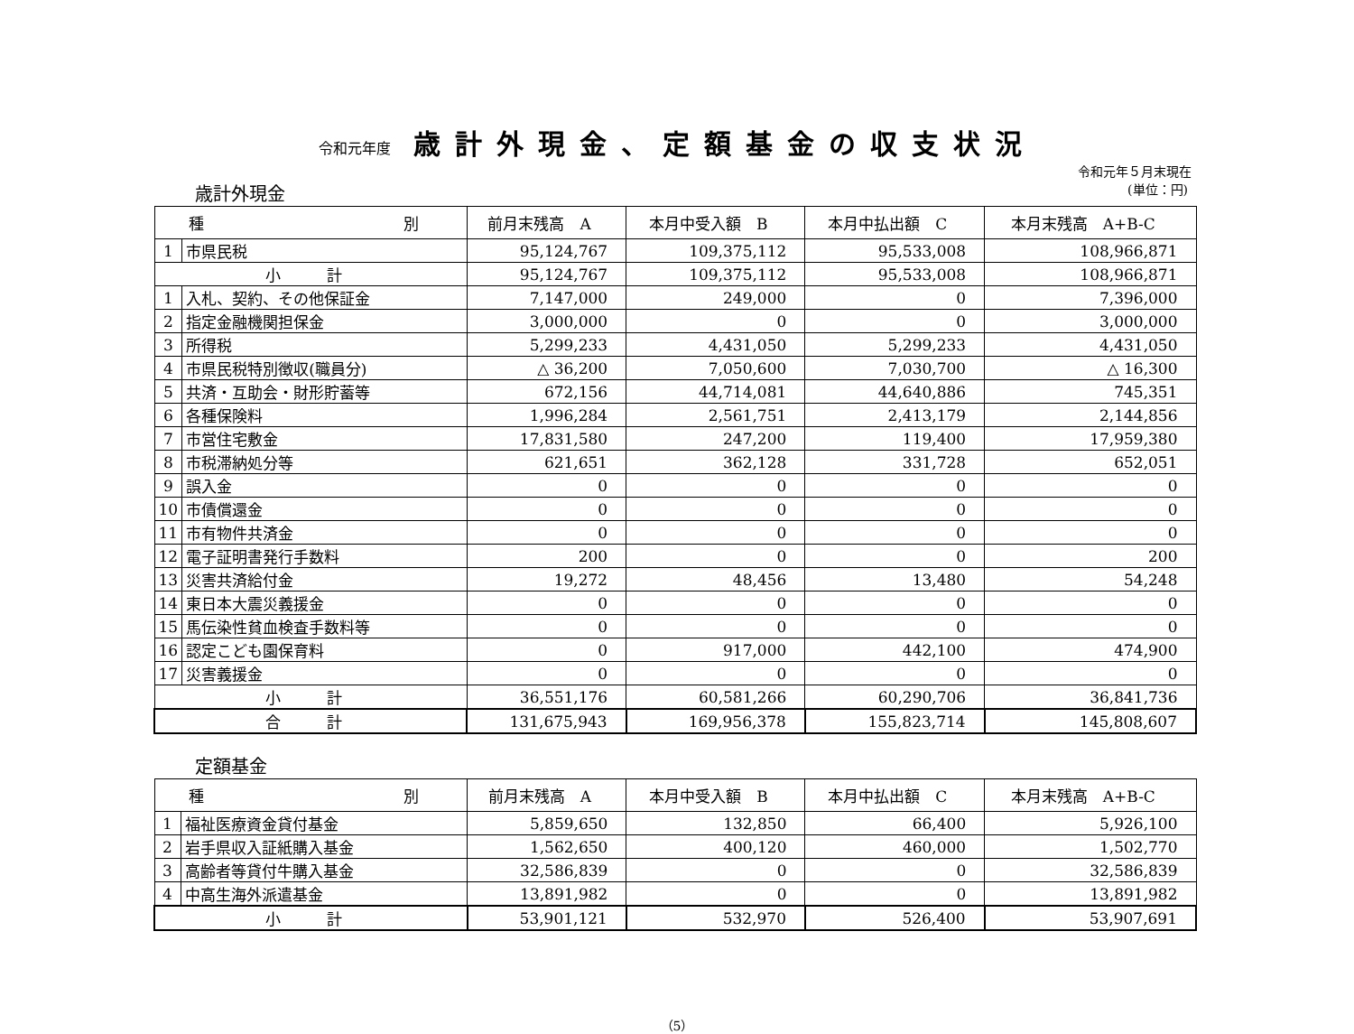令和元年度 歳計外現金、定額基金の収支状況
令和元年５月末現在
歳計外現金 (単位：円)
| 種 別 | | 前月末残高 A | 本月中受入額 B | 本月中払出額 C | 本月末残高 A+B-C |
| --- | --- | --- | --- | --- | --- |
| 1 | 市県民税 | 95,124,767 | 109,375,112 | 95,533,008 | 108,966,871 |
| 小 計 | | 95,124,767 | 109,375,112 | 95,533,008 | 108,966,871 |
| 1 | 入札、契約、その他保証金 | 7,147,000 | 249,000 | 0 | 7,396,000 |
| 2 | 指定金融機関担保金 | 3,000,000 | 0 | 0 | 3,000,000 |
| 3 | 所得税 | 5,299,233 | 4,431,050 | 5,299,233 | 4,431,050 |
| 4 | 市県民税特別徴収(職員分) | △ 36,200 | 7,050,600 | 7,030,700 | △ 16,300 |
| 5 | 共済・互助会・財形貯蓄等 | 672,156 | 44,714,081 | 44,640,886 | 745,351 |
| 6 | 各種保険料 | 1,996,284 | 2,561,751 | 2,413,179 | 2,144,856 |
| 7 | 市営住宅敷金 | 17,831,580 | 247,200 | 119,400 | 17,959,380 |
| 8 | 市税滞納処分等 | 621,651 | 362,128 | 331,728 | 652,051 |
| 9 | 誤入金 | 0 | 0 | 0 | 0 |
| 10 | 市債償還金 | 0 | 0 | 0 | 0 |
| 11 | 市有物件共済金 | 0 | 0 | 0 | 0 |
| 12 | 電子証明書発行手数料 | 200 | 0 | 0 | 200 |
| 13 | 災害共済給付金 | 19,272 | 48,456 | 13,480 | 54,248 |
| 14 | 東日本大震災義援金 | 0 | 0 | 0 | 0 |
| 15 | 馬伝染性貧血検査手数料等 | 0 | 0 | 0 | 0 |
| 16 | 認定こども園保育料 | 0 | 917,000 | 442,100 | 474,900 |
| 17 | 災害義援金 | 0 | 0 | 0 | 0 |
| 小 計 | | 36,551,176 | 60,581,266 | 60,290,706 | 36,841,736 |
| 合 計 | | 131,675,943 | 169,956,378 | 155,823,714 | 145,808,607 |
定額基金
| 種 別 | | 前月末残高 A | 本月中受入額 B | 本月中払出額 C | 本月末残高 A+B-C |
| --- | --- | --- | --- | --- | --- |
| 1 | 福祉医療資金貸付基金 | 5,859,650 | 132,850 | 66,400 | 5,926,100 |
| 2 | 岩手県収入証紙購入基金 | 1,562,650 | 400,120 | 460,000 | 1,502,770 |
| 3 | 高齢者等貸付牛購入基金 | 32,586,839 | 0 | 0 | 32,586,839 |
| 4 | 中高生海外派遣基金 | 13,891,982 | 0 | 0 | 13,891,982 |
| 小 計 | | 53,901,121 | 532,970 | 526,400 | 53,907,691 |
（5）